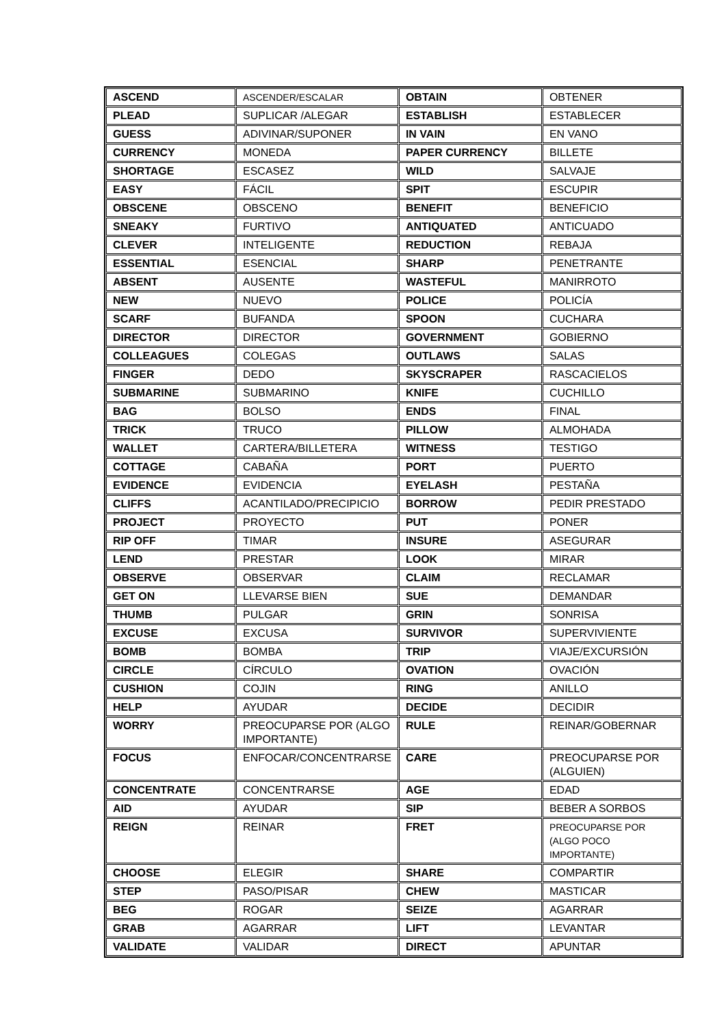| ASCEND | ASCENDER/ESCALAR | OBTAIN | OBTENER |
| PLEAD | SUPLICAR /ALEGAR | ESTABLISH | ESTABLECER |
| GUESS | ADIVINAR/SUPONER | IN VAIN | EN VANO |
| CURRENCY | MONEDA | PAPER CURRENCY | BILLETE |
| SHORTAGE | ESCASEZ | WILD | SALVAJE |
| EASY | FÁCIL | SPIT | ESCUPIR |
| OBSCENE | OBSCENO | BENEFIT | BENEFICIO |
| SNEAKY | FURTIVO | ANTIQUATED | ANTICUADO |
| CLEVER | INTELIGENTE | REDUCTION | REBAJA |
| ESSENTIAL | ESENCIAL | SHARP | PENETRANTE |
| ABSENT | AUSENTE | WASTEFUL | MANIRROTO |
| NEW | NUEVO | POLICE | POLICÍA |
| SCARF | BUFANDA | SPOON | CUCHARA |
| DIRECTOR | DIRECTOR | GOVERNMENT | GOBIERNO |
| COLLEAGUES | COLEGAS | OUTLAWS | SALAS |
| FINGER | DEDO | SKYSCRAPER | RASCACIELOS |
| SUBMARINE | SUBMARINO | KNIFE | CUCHILLO |
| BAG | BOLSO | ENDS | FINAL |
| TRICK | TRUCO | PILLOW | ALMOHADA |
| WALLET | CARTERA/BILLETERA | WITNESS | TESTIGO |
| COTTAGE | CABAÑA | PORT | PUERTO |
| EVIDENCE | EVIDENCIA | EYELASH | PESTAÑA |
| CLIFFS | ACANTILADO/PRECIPICIO | BORROW | PEDIR PRESTADO |
| PROJECT | PROYECTO | PUT | PONER |
| RIP OFF | TIMAR | INSURE | ASEGURAR |
| LEND | PRESTAR | LOOK | MIRAR |
| OBSERVE | OBSERVAR | CLAIM | RECLAMAR |
| GET ON | LLEVARSE BIEN | SUE | DEMANDAR |
| THUMB | PULGAR | GRIN | SONRISA |
| EXCUSE | EXCUSA | SURVIVOR | SUPERVIVIENTE |
| BOMB | BOMBA | TRIP | VIAJE/EXCURSIÓN |
| CIRCLE | CÍRCULO | OVATION | OVACIÓN |
| CUSHION | COJIN | RING | ANILLO |
| HELP | AYUDAR | DECIDE | DECIDIR |
| WORRY | PREOCUPARSE POR (ALGO IMPORTANTE) | RULE | REINAR/GOBERNAR |
| FOCUS | ENFOCAR/CONCENTRARSE | CARE | PREOCUPARSE POR (ALGUIEN) |
| CONCENTRATE | CONCENTRARSE | AGE | EDAD |
| AID | AYUDAR | SIP | BEBER A SORBOS |
| REIGN | REINAR | FRET | PREOCUPARSE POR (ALGO POCO IMPORTANTE) |
| CHOOSE | ELEGIR | SHARE | COMPARTIR |
| STEP | PASO/PISAR | CHEW | MASTICAR |
| BEG | ROGAR | SEIZE | AGARRAR |
| GRAB | AGARRAR | LIFT | LEVANTAR |
| VALIDATE | VALIDAR | DIRECT | APUNTAR |